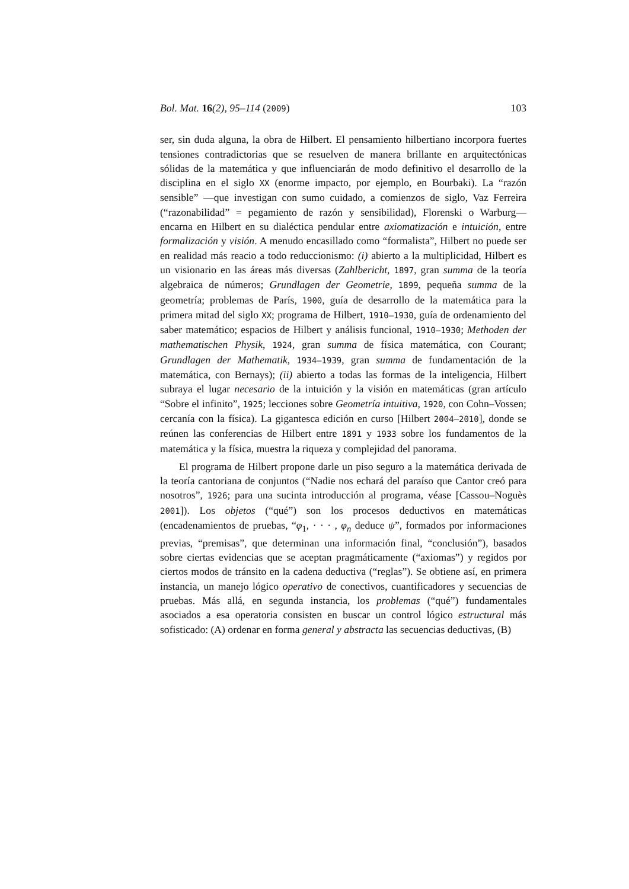Bol. Mat. 16(2), 95–114 (2009) 103
ser, sin duda alguna, la obra de Hilbert. El pensamiento hilbertiano incorpora fuertes tensiones contradictorias que se resuelven de manera brillante en arquitectónicas sólidas de la matemática y que influenciarán de modo definitivo el desarrollo de la disciplina en el siglo XX (enorme impacto, por ejemplo, en Bourbaki). La “razón sensible” —que investigan con sumo cuidado, a comienzos de siglo, Vaz Ferreira (“razonabilidad” = pegamiento de razón y sensibilidad), Florenski o Warburg— encarna en Hilbert en su dialéctica pendular entre axiomatización e intuición, entre formalización y visión. A menudo encasillado como “formalista”, Hilbert no puede ser en realidad más reacio a todo reduccionismo: (i) abierto a la multiplicidad, Hilbert es un visionario en las áreas más diversas (Zahlbericht, 1897, gran summa de la teoría algebraica de números; Grundlagen der Geometrie, 1899, pequeña summa de la geometría; problemas de París, 1900, guía de desarrollo de la matemática para la primera mitad del siglo XX; programa de Hilbert, 1910–1930, guía de ordenamiento del saber matemático; espacios de Hilbert y análisis funcional, 1910–1930; Methoden der mathematischen Physik, 1924, gran summa de física matemática, con Courant; Grundlagen der Mathematik, 1934–1939, gran summa de fundamentación de la matemática, con Bernays); (ii) abierto a todas las formas de la inteligencia, Hilbert subraya el lugar necesario de la intuición y la visión en matemáticas (gran artículo “Sobre el infinito”, 1925; lecciones sobre Geometría intuitiva, 1920, con Cohn–Vossen; cercanía con la física). La gigantesca edición en curso [Hilbert 2004–2010], donde se reúnen las conferencias de Hilbert entre 1891 y 1933 sobre los fundamentos de la matemática y la física, muestra la riqueza y complejidad del panorama.
El programa de Hilbert propone darle un piso seguro a la matemática derivada de la teoría cantoriana de conjuntos (“Nadie nos echará del paraíso que Cantor creó para nosotros”, 1926; para una sucinta introducción al programa, véase [Cassou–Noguès 2001]). Los objetos (“qué”) son los procesos deductivos en matemáticas (encadenamientos de pruebas, “φ<sub>1</sub>, · · · , φ<sub>n</sub> deduce ψ”, formados por informaciones previas, “premisas”, que determinan una información final, “conclusión”), basados sobre ciertas evidencias que se aceptan pragmáticamente (“axiomas”) y regidos por ciertos modos de tránsito en la cadena deductiva (“reglas”). Se obtiene así, en primera instancia, un manejo lógico operativo de conectivos, cuantificadores y secuencias de pruebas. Más allá, en segunda instancia, los problemas (“qué”) fundamentales asociados a esa operatoria consisten en buscar un control lógico estructural más sofisticado: (A) ordenar en forma general y abstracta las secuencias deductivas, (B)